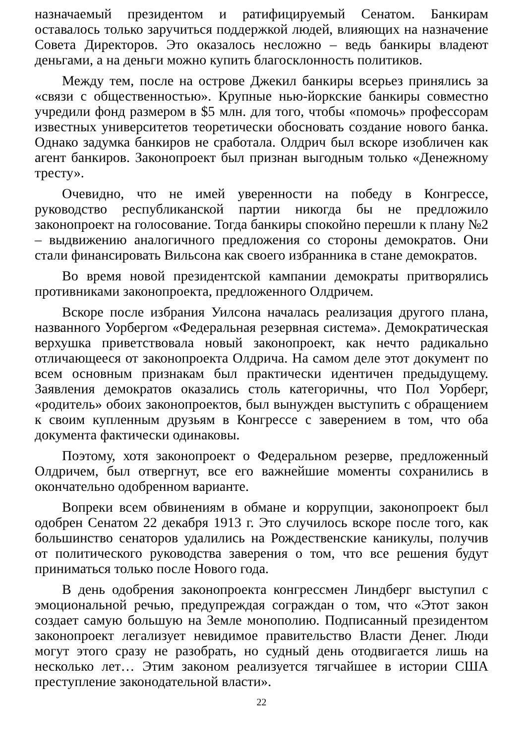назначаемый президентом и ратифицируемый Сенатом. Банкирам оставалось только заручиться поддержкой людей, влияющих на назначение Совета Директоров. Это оказалось несложно – ведь банкиры владеют деньгами, а на деньги можно купить благосклонность политиков.
Между тем, после на острове Джекил банкиры всерьез принялись за «связи с общественностью». Крупные нью-йоркские банкиры совместно учредили фонд размером в $5 млн. для того, чтобы «помочь» профессорам известных университетов теоретически обосновать создание нового банка. Однако задумка банкиров не сработала. Олдрич был вскоре изобличен как агент банкиров. Законопроект был признан выгодным только «Денежному тресту».
Очевидно, что не имей уверенности на победу в Конгрессе, руководство республиканской партии никогда бы не предложило законопроект на голосование. Тогда банкиры спокойно перешли к плану №2 – выдвижению аналогичного предложения со стороны демократов. Они стали финансировать Вильсона как своего избранника в стане демократов.
Во время новой президентской кампании демократы притворялись противниками законопроекта, предложенного Олдричем.
Вскоре после избрания Уилсона началась реализация другого плана, названного Уорбергом «Федеральная резервная система». Демократическая верхушка приветствовала новый законопроект, как нечто радикально отличающееся от законопроекта Олдрича. На самом деле этот документ по всем основным признакам был практически идентичен предыдущему. Заявления демократов оказались столь категоричны, что Пол Уорберг, «родитель» обоих законопроектов, был вынужден выступить с обращением к своим купленным друзьям в Конгрессе с заверением в том, что оба документа фактически одинаковы.
Поэтому, хотя законопроект о Федеральном резерве, предложенный Олдричем, был отвергнут, все его важнейшие моменты сохранились в окончательно одобренном варианте.
Вопреки всем обвинениям в обмане и коррупции, законопроект был одобрен Сенатом 22 декабря 1913 г. Это случилось вскоре после того, как большинство сенаторов удалились на Рождественские каникулы, получив от политического руководства заверения о том, что все решения будут приниматься только после Нового года.
В день одобрения законопроекта конгрессмен Линдберг выступил с эмоциональной речью, предупреждая сограждан о том, что «Этот закон создает самую большую на Земле монополию. Подписанный президентом законопроект легализует невидимое правительство Власти Денег. Люди могут этого сразу не разобрать, но судный день отодвигается лишь на несколько лет… Этим законом реализуется тягчайшее в истории США преступление законодательной власти».
22